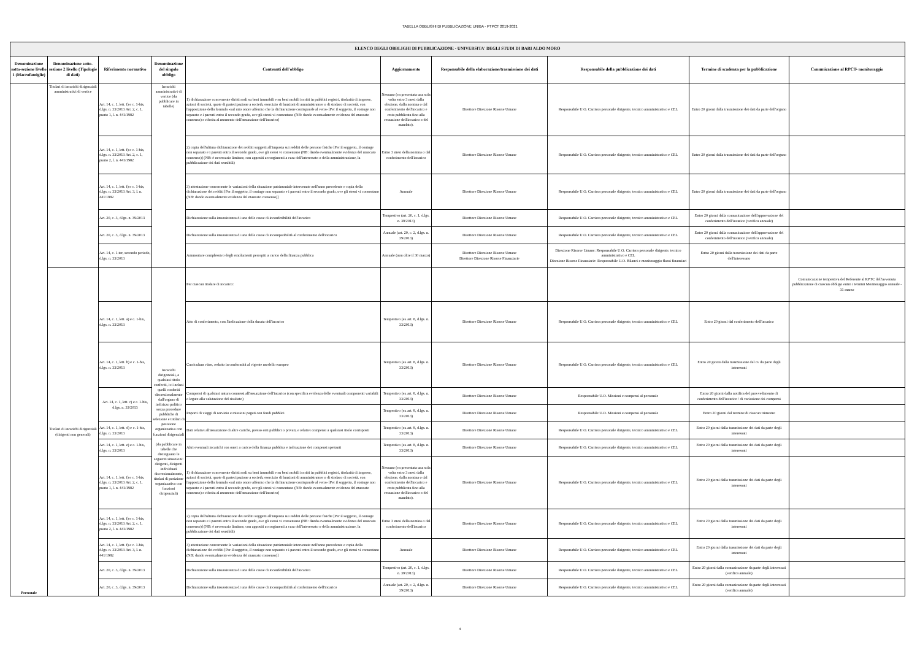TABELLA OBBLIGHI DI PUBBLICAZIONE UNIBA - PTPCT 2019-2021
| ELENCO DEGLI OBBLIGHI DI PUBBLICAZIONE - UNIVERSITA' DEGLI STUDI DI BARI ALDO MORO | | | | | | | | | |
| --- | --- | --- | --- | --- | --- | --- | --- | --- | --- |
| Denominazione sotto-sezione livello 1 (Macrofamiglie) | Denominazione sotto-sezione 2 livello (Tipologie di dati) | Riferimento normativo | Denominazione del singolo obbligo | Contenuti dell'obbligo | Aggiornamento | Responsabile della elaborazione/trasmissione dei dati | Responsabile della pubblicazione dei dati | Termine di scadenza per la pubblicazione | Comunicazione al RPCT- monitoraggio |
| Personale | Titolari di incarichi dirigenziali amministrativi di vertice | Art. 14, c. 1, lett. f) e c. 1-bis, d.lgs. n. 33/2013 Art. 2, c. 1, punto 1, l. n. 441/1982 | Incarichi amministrativi di vertice (da pubblicare in tabelle) | 1) dichiarazione concernente diritti reali su beni immobili e su beni mobili iscritti in pubblici registri, titolarità di imprese, azioni di società, quote di partecipazione a società, esercizio di funzioni di amministratore o di sindaco di società, con l'apposizione della formula «sul mio onore affermo che la dichiarazione corrisponde al vero» [Per il soggetto, il coniuge non separato e i parenti entro il secondo grado, ove gli stessi vi consentano (NB: dando eventualmente evidenza del mancato consenso) e riferita al momento dell'assunzione dell'incarico] | Nessuno (va presentata una sola volta entro 3 mesi dalla elezione, dalla nomina o dal conferimento dell'incarico e resta pubblicata fino alla cessazione dell'incarico o del mandato). | Direttore Direzione Risorse Umane | Responsabile U.O. Carriera personale dirigente, tecnico amministrativo e CEL | Entro 20 giorni dalla trasmissione dei dati da parte dell'organo | |
| | | Art. 14, c. 1, lett. f) e c. 1-bis, d.lgs. n. 33/2013 Art. 2, c. 1, punto 2, l. n. 441/1982 | | 2) copia dell'ultima dichiarazione dei redditi soggetti all'imposta sui redditi delle persone fisiche [Per il soggetto, il coniuge non separato e i parenti entro il secondo grado, ove gli stessi vi consentano (NB: dando eventualmente evidenza del mancato consenso)] (NB: è necessario limitare, con appositi accorgimenti a cura dell'interessato o della amministrazione, la pubblicazione dei dati sensibili) | Entro 3 mesi della nomina o dal conferimento dell'incarico | Direttore Direzione Risorse Umane | Responsabile U.O. Carriera personale dirigente, tecnico amministrativo e CEL | Entro 20 giorni dalla trasmissione dei dati da parte dell'organo | |
| | | Art. 14, c. 1, lett. f) e c. 1-bis, d.lgs. n. 33/2013 Art. 3, l. n. 441/1982 | | 3) attestazione concernente le variazioni della situazione patrimoniale intervenute nell'anno precedente e copia della dichiarazione dei redditi [Per il soggetto, il coniuge non separato e i parenti entro il secondo grado, ove gli stessi vi consentano (NB: dando eventualmente evidenza del mancato consenso)] | Annuale | Direttore Direzione Risorse Umane | Responsabile U.O. Carriera personale dirigente, tecnico amministrativo e CEL | Entro 20 giorni dalla trasmissione dei dati da parte dell'organo | |
| | | Art. 20, c. 3, d.lgs. n. 39/2013 | | Dichiarazione sulla insussistenza di una delle cause di inconferibilità dell'incarico | Tempestivo (art. 20, c. 1, d.lgs. n. 39/2013) | Direttore Direzione Risorse Umane | Responsabile U.O. Carriera personale dirigente, tecnico amministrativo e CEL | Entro 20 giorni dalla comunicazione dell'approvazione del conferimento dell'incarico (verifica annuale) | |
| | | Art. 20, c. 3, d.lgs. n. 39/2013 | | Dichiarazione sulla insussistenza di una delle cause di incompatibilità al conferimento dell'incarico | Annuale (art. 20, c. 2, d.lgs. n. 39/2013) | Direttore Direzione Risorse Umane | Responsabile U.O. Carriera personale dirigente, tecnico amministrativo e CEL | Entro 20 giorni dalla comunicazione dell'approvazione del conferimento dell'incarico (verifica annuale) | |
| | | Art. 14, c. 1-ter, secondo periodo, d.lgs. n. 33/2013 | | Ammontare complessivo degli emolumenti percepiti a carico della finanza pubblica | Annuale (non oltre il 30 marzo) | Direttore Direzione Risorse Umane Direttore Direzione Risorse Finanziarie | Direzione Risorse Umane: Responsabile U.O. Carriera personale dirigente, tecnico amministrativo e CEL Direzione Risorse Finanziarie: Responsabile U.O. Bilanci e monitoraggio flussi finanziari | Entro 20 giorni dalla trasmissione dei dati da parte dell'interessato | |
| | Titolari di incarichi dirigenziali (dirigenti non generali) | | Incarichi dirigenziali, a qualsiasi titolo conferiti, ivi inclusi quelli conferiti discrezionalmente dall'organo di indirizzo politico senza procedure pubbliche di selezione e titolari di posizione organizzativa con funzioni dirigenziali (da pubblicare in tabelle che distinguano le seguenti situazioni: dirigenti, dirigenti individuati discrezionalmente, titolari di posizione organizzativa con funzioni dirigenziali) | Per ciascun titolare di incarico: | | | | | Comunicazione tempestiva del Referente al RPTC dell'avvenuta pubblicazione di ciascun obbligo entro i termini Monitoraggio annuale - 31 marzo |
| | | Art. 14, c. 1, lett. a) e c. 1-bis, d.lgs. n. 33/2013 | | Atto di conferimento, con l'indicazione della durata dell'incarico | Tempestivo (ex art. 8, d.lgs. n. 33/2013) | Direttore Direzione Risorse Umane | Responsabile U.O. Carriera personale dirigente, tecnico amministrativo e CEL | Entro 20 giorni dal conferimento dell'incarico | |
| | | Art. 14, c. 1, lett. b) e c. 1-bis, d.lgs. n. 33/2013 | | Curriculum vitae, redatto in conformità al vigente modello europeo | Tempestivo (ex art. 8, d.lgs. n. 33/2013) | Direttore Direzione Risorse Umane | Responsabile U.O. Carriera personale dirigente, tecnico amministrativo e CEL | Entro 20 giorni dalla trasmissione del cv da parte degli interessati | |
| | | Art. 14, c. 1, lett. c) e c. 1-bis, d.lgs. n. 33/2013 | | Compensi di qualsiasi natura connessi all'assunzione dell'incarico (con specifica evidenza delle eventuali componenti variabili o legate alla valutazione del risultato) | Tempestivo (ex art. 8, d.lgs. n. 33/2013) | Direttore Direzione Risorse Umane | Responsabile U.O. Missioni e compensi al personale | Entro 20 giorni dalla notifica del provvedimento di conferimento dell'incarico / di variazione dei compensi | |
| | | | | Importi di viaggi di servizio e missioni pagati con fondi pubblici | Tempestivo (ex art. 8, d.lgs. n. 33/2013) | Direttore Direzione Risorse Umane | Responsabile U.O. Missioni e compensi al personale | Entro 20 giorni dal termine di ciascun trimestre | |
| | | Art. 14, c. 1, lett. d) e c. 1-bis, d.lgs. n. 33/2013 | | Dati relativi all'assunzione di altre cariche, presso enti pubblici o privati, e relativi compensi a qualsiasi titolo corrisposti | Tempestivo (ex art. 8, d.lgs. n. 33/2013) | Direttore Direzione Risorse Umane | Responsabile U.O. Carriera personale dirigente, tecnico amministrativo e CEL | Entro 20 giorni dalla trasmissione dei dati da parte degli interessati | |
| | | Art. 14, c. 1, lett. e) e c. 1-bis, d.lgs. n. 33/2013 | | Altri eventuali incarichi con oneri a carico della finanza pubblica e indicazione dei compensi spettanti | Tempestivo (ex art. 8, d.lgs. n. 33/2013) | Direttore Direzione Risorse Umane | Responsabile U.O. Carriera personale dirigente, tecnico amministrativo e CEL | Entro 20 giorni dalla trasmissione dei dati da parte degli interessati | |
| | | Art. 14, c. 1, lett. f) e c. 1-bis, d.lgs. n. 33/2013 Art. 2, c. 1, punto 1, l. n. 441/1982 | | 1) dichiarazione concernente diritti reali su beni immobili e su beni mobili iscritti in pubblici registri, titolarità di imprese, azioni di società, quote di partecipazione a società, esercizio di funzioni di amministratore o di sindaco di società, con l'apposizione della formula «sul mio onore affermo che la dichiarazione corrisponde al vero» [Per il soggetto, il coniuge non separato e i parenti entro il secondo grado, ove gli stessi vi consentano (NB: dando eventualmente evidenza del mancato consenso) e riferita al momento dell'assunzione dell'incarico] | Nessuno (va presentata una sola volta entro 3 mesi dalla elezione, dalla nomina o dal conferimento dell'incarico e resta pubblicata fino alla cessazione dell'incarico o del mandato). | Direttore Direzione Risorse Umane | Responsabile U.O. Carriera personale dirigente, tecnico amministrativo e CEL | Entro 20 giorni dalla trasmissione dei dati da parte degli interessati | |
| | | Art. 14, c. 1, lett. f) e c. 1-bis, d.lgs. n. 33/2013 Art. 2, c. 1, punto 2, l. n. 441/1982 | | 2) copia dell'ultima dichiarazione dei redditi soggetti all'imposta sui redditi delle persone fisiche [Per il soggetto, il coniuge non separato e i parenti entro il secondo grado, ove gli stessi vi consentano (NB: dando eventualmente evidenza del mancato consenso)] (NB: è necessario limitare, con appositi accorgimenti a cura dell'interessato o della amministrazione, la pubblicazione dei dati sensibili) | Entro 3 mesi della nomina o dal conferimento dell'incarico | Direttore Direzione Risorse Umane | Responsabile U.O. Carriera personale dirigente, tecnico amministrativo e CEL | Entro 20 giorni dalla trasmissione dei dati da parte degli interessati | |
| | | Art. 14, c. 1, lett. f) e c. 1-bis, d.lgs. n. 33/2013 Art. 3, l. n. 441/1982 | | 3) attestazione concernente le variazioni della situazione patrimoniale intervenute nell'anno precedente e copia della dichiarazione dei redditi [Per il soggetto, il coniuge non separato e i parenti entro il secondo grado, ove gli stessi vi consentano (NB: dando eventualmente evidenza del mancato consenso)] | Annuale | Direttore Direzione Risorse Umane | Responsabile U.O. Carriera personale dirigente, tecnico amministrativo e CEL | Entro 20 giorni dalla trasmissione dei dati da parte degli interessati | |
| | | Art. 20, c. 3, d.lgs. n. 39/2013 | | Dichiarazione sulla insussistenza di una delle cause di inconferibilità dell'incarico | Tempestivo (art. 20, c. 1, d.lgs. n. 39/2013) | Direttore Direzione Risorse Umane | Responsabile U.O. Carriera personale dirigente, tecnico amministrativo e CEL | Entro 20 giorni dalla comunicazione da parte degli interessati (verifica annuale) | |
| | | Art. 20, c. 3, d.lgs. n. 39/2013 | | Dichiarazione sulla insussistenza di una delle cause di incompatibilità al conferimento dell'incarico | Annuale (art. 20, c. 2, d.lgs. n. 39/2013) | Direttore Direzione Risorse Umane | Responsabile U.O. Carriera personale dirigente, tecnico amministrativo e CEL | Entro 20 giorni dalla comunicazione da parte degli interessati (verifica annuale) | |
4